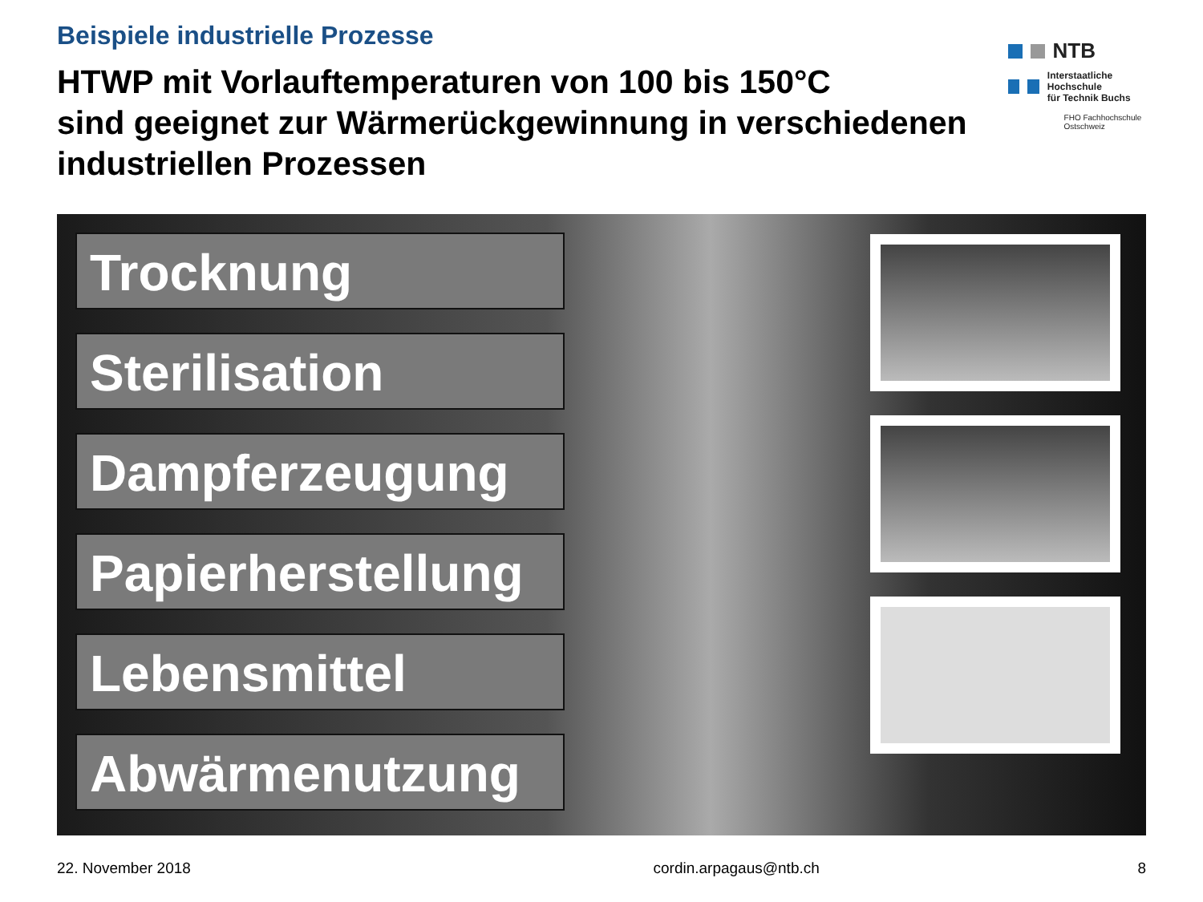Beispiele industrielle Prozesse
HTWP mit Vorlauftemperaturen von 100 bis 150°C
sind geeignet zur Wärmerückgewinnung in verschiedenen industriellen Prozessen
NTB
Interstaatliche Hochschule
für Technik Buchs
FHO Fachhochschule Ostschweiz
Trocknung
Sterilisation
Dampferzeugung
Papierherstellung
Lebensmittel
Abwärmenutzung
22. November 2018 cordin.arpagaus@ntb.ch 8